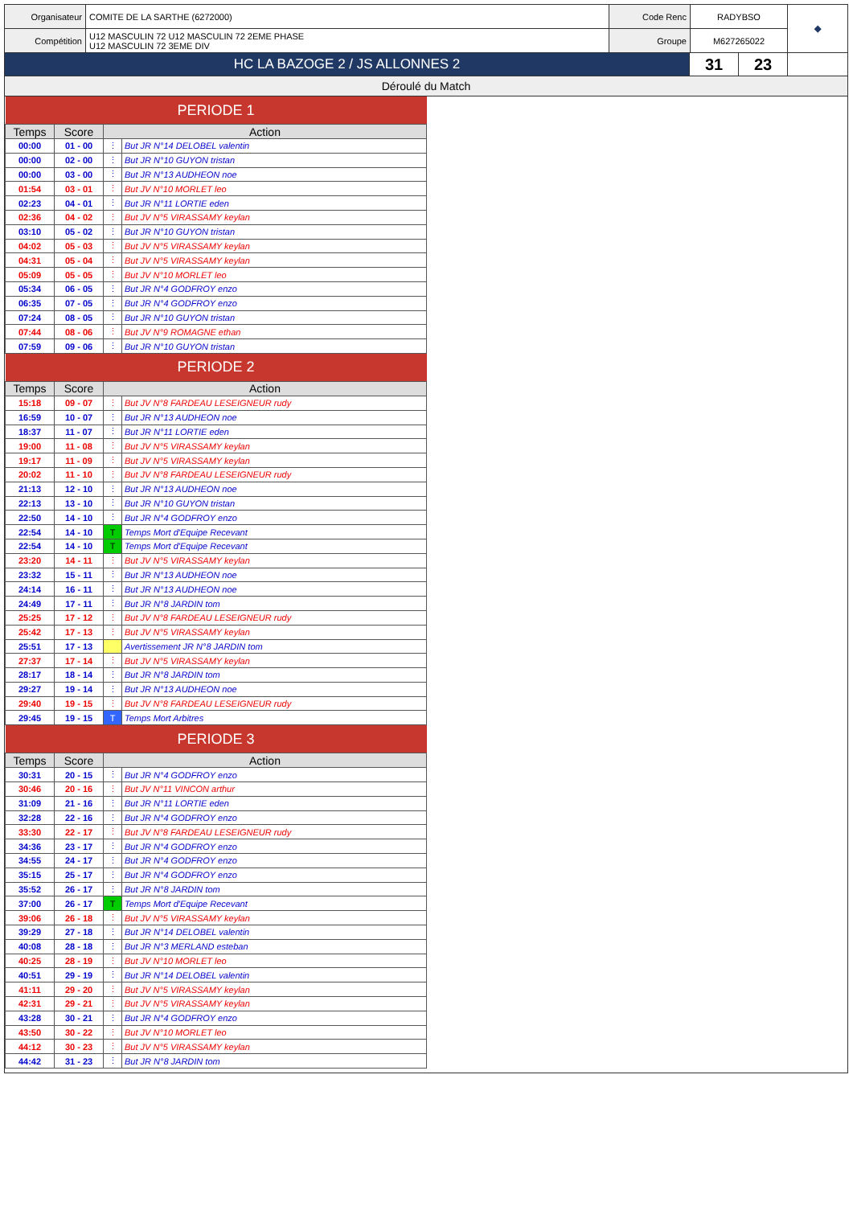| Organisateur | COMITE DE LA SARTHE (6272000) | Code Renc | RADYBSO | ◆ |
| Compétition | U12 MASCULIN 72 U12 MASCULIN 72 2EME PHASE U12 MASCULIN 72 3EME DIV | Groupe | M627265022 | |
| HC LA BAZOGE 2 / JS ALLONNES 2 | 31 | 23 | |
Déroulé du Match
| PERIODE 1 | | | |
| Temps | Score | Action | |
| 00:00 | 01 - 00 | ⋮ | But JR N°14 DELOBEL valentin |
| 00:00 | 02 - 00 | ⋮ | But JR N°10 GUYON tristan |
| 00:00 | 03 - 00 | ⋮ | But JR N°13 AUDHEON noe |
| 01:54 | 03 - 01 | ⋮ | But JV N°10 MORLET leo |
| 02:23 | 04 - 01 | ⋮ | But JR N°11 LORTIE eden |
| 02:36 | 04 - 02 | ⋮ | But JV N°5 VIRASSAMY keylan |
| 03:10 | 05 - 02 | ⋮ | But JR N°10 GUYON tristan |
| 04:02 | 05 - 03 | ⋮ | But JV N°5 VIRASSAMY keylan |
| 04:31 | 05 - 04 | ⋮ | But JV N°5 VIRASSAMY keylan |
| 05:09 | 05 - 05 | ⋮ | But JV N°10 MORLET leo |
| 05:34 | 06 - 05 | ⋮ | But JR N°4 GODFROY enzo |
| 06:35 | 07 - 05 | ⋮ | But JR N°4 GODFROY enzo |
| 07:24 | 08 - 05 | ⋮ | But JR N°10 GUYON tristan |
| 07:44 | 08 - 06 | ⋮ | But JV N°9 ROMAGNE ethan |
| 07:59 | 09 - 06 | ⋮ | But JR N°10 GUYON tristan |
| PERIODE 2 | | | |
| Temps | Score | Action | |
| 15:18 | 09 - 07 | ⋮ | But JV N°8 FARDEAU LESEIGNEUR rudy |
| 16:59 | 10 - 07 | ⋮ | But JR N°13 AUDHEON noe |
| 18:37 | 11 - 07 | ⋮ | But JR N°11 LORTIE eden |
| 19:00 | 11 - 08 | ⋮ | But JV N°5 VIRASSAMY keylan |
| 19:17 | 11 - 09 | ⋮ | But JV N°5 VIRASSAMY keylan |
| 20:02 | 11 - 10 | ⋮ | But JV N°8 FARDEAU LESEIGNEUR rudy |
| 21:13 | 12 - 10 | ⋮ | But JR N°13 AUDHEON noe |
| 22:13 | 13 - 10 | ⋮ | But JR N°10 GUYON tristan |
| 22:50 | 14 - 10 | ⋮ | But JR N°4 GODFROY enzo |
| 22:54 | 14 - 10 | T | Temps Mort d'Equipe Recevant |
| 22:54 | 14 - 10 | T | Temps Mort d'Equipe Recevant |
| 23:20 | 14 - 11 | ⋮ | But JV N°5 VIRASSAMY keylan |
| 23:32 | 15 - 11 | ⋮ | But JR N°13 AUDHEON noe |
| 24:14 | 16 - 11 | ⋮ | But JR N°13 AUDHEON noe |
| 24:49 | 17 - 11 | ⋮ | But JR N°8 JARDIN tom |
| 25:25 | 17 - 12 | ⋮ | But JV N°8 FARDEAU LESEIGNEUR rudy |
| 25:42 | 17 - 13 | ⋮ | But JV N°5 VIRASSAMY keylan |
| 25:51 | 17 - 13 | | Avertissement JR N°8 JARDIN tom |
| 27:37 | 17 - 14 | ⋮ | But JV N°5 VIRASSAMY keylan |
| 28:17 | 18 - 14 | ⋮ | But JR N°8 JARDIN tom |
| 29:27 | 19 - 14 | ⋮ | But JR N°13 AUDHEON noe |
| 29:40 | 19 - 15 | ⋮ | But JV N°8 FARDEAU LESEIGNEUR rudy |
| 29:45 | 19 - 15 | T | Temps Mort Arbitres |
| PERIODE 3 | | | |
| Temps | Score | Action | |
| 30:31 | 20 - 15 | ⋮ | But JR N°4 GODFROY enzo |
| 30:46 | 20 - 16 | ⋮ | But JV N°11 VINCON arthur |
| 31:09 | 21 - 16 | ⋮ | But JR N°11 LORTIE eden |
| 32:28 | 22 - 16 | ⋮ | But JR N°4 GODFROY enzo |
| 33:30 | 22 - 17 | ⋮ | But JV N°8 FARDEAU LESEIGNEUR rudy |
| 34:36 | 23 - 17 | ⋮ | But JR N°4 GODFROY enzo |
| 34:55 | 24 - 17 | ⋮ | But JR N°4 GODFROY enzo |
| 35:15 | 25 - 17 | ⋮ | But JR N°4 GODFROY enzo |
| 35:52 | 26 - 17 | ⋮ | But JR N°8 JARDIN tom |
| 37:00 | 26 - 17 | T | Temps Mort d'Equipe Recevant |
| 39:06 | 26 - 18 | ⋮ | But JV N°5 VIRASSAMY keylan |
| 39:29 | 27 - 18 | ⋮ | But JR N°14 DELOBEL valentin |
| 40:08 | 28 - 18 | ⋮ | But JR N°3 MERLAND esteban |
| 40:25 | 28 - 19 | ⋮ | But JV N°10 MORLET leo |
| 40:51 | 29 - 19 | ⋮ | But JR N°14 DELOBEL valentin |
| 41:11 | 29 - 20 | ⋮ | But JV N°5 VIRASSAMY keylan |
| 42:31 | 29 - 21 | ⋮ | But JV N°5 VIRASSAMY keylan |
| 43:28 | 30 - 21 | ⋮ | But JR N°4 GODFROY enzo |
| 43:50 | 30 - 22 | ⋮ | But JV N°10 MORLET leo |
| 44:12 | 30 - 23 | ⋮ | But JV N°5 VIRASSAMY keylan |
| 44:42 | 31 - 23 | ⋮ | But JR N°8 JARDIN tom |